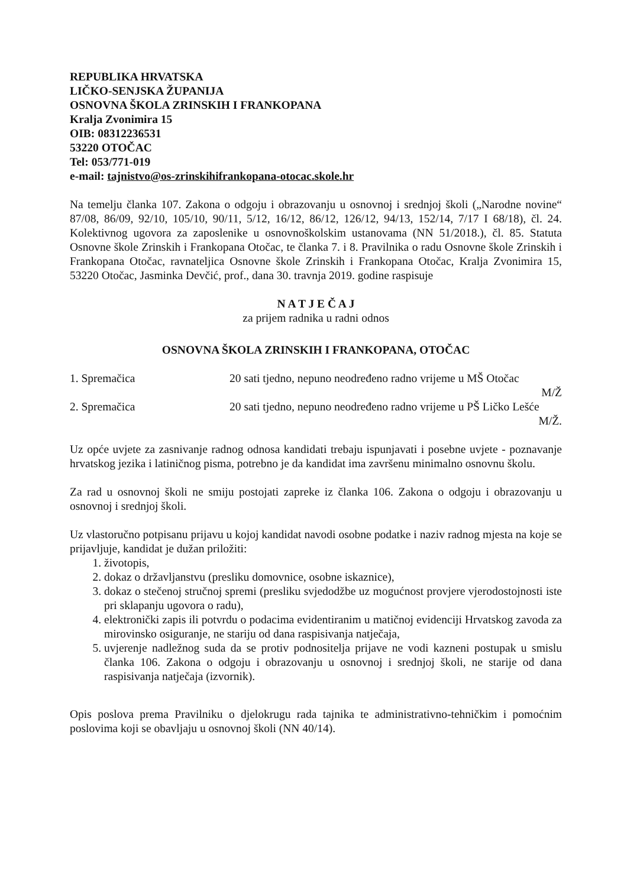REPUBLIKA HRVATSKA
LIČKO-SENJSKA ŽUPANIJA
OSNOVNA ŠKOLA ZRINSKIH I FRANKOPANA
Kralja Zvonimira 15
OIB: 08312236531
53220 OTOČAC
Tel: 053/771-019
e-mail: tajnistvo@os-zrinskihifrankopana-otocac.skole.hr
Na temelju članka 107. Zakona o odgoju i obrazovanju u osnovnoj i srednjoj školi („Narodne novine“ 87/08, 86/09, 92/10, 105/10, 90/11, 5/12, 16/12, 86/12, 126/12, 94/13, 152/14, 7/17 I 68/18), čl. 24. Kolektivnog ugovora za zaposlenike u osnovnoškolskim ustanovama (NN 51/2018.), čl. 85. Statuta Osnovne škole Zrinskih i Frankopana Otočac, te članka 7. i 8. Pravilnika o radu Osnovne škole Zrinskih i Frankopana Otočac, ravnateljica Osnovne škole Zrinskih i Frankopana Otočac, Kralja Zvonimira 15, 53220 Otočac, Jasminka Devčić, prof., dana 30. travnja 2019. godine raspisuje
N A T J E Č A J
za prijem radnika u radni odnos
OSNOVNA ŠKOLA ZRINSKIH I FRANKOPANA, OTOČAC
1. Spremačica 20 sati tjedno, nepuno neodređeno radno vrijeme u MŠ Otočac
M/Ž
2. Spremačica 20 sati tjedno, nepuno neodređeno radno vrijeme u PŠ Ličko Lešće
M/Ž.
Uz opće uvjete za zasnivanje radnog odnosa kandidati trebaju ispunjavati i posebne uvjete - poznavanje hrvatskog jezika i latiničnog pisma, potrebno je da kandidat ima završenu minimalno osnovnu školu.
Za rad u osnovnoj školi ne smiju postojati zapreke iz članka 106. Zakona o odgoju i obrazovanju u osnovnoj i srednjoj školi.
Uz vlastoručno potpisanu prijavu u kojoj kandidat navodi osobne podatke i naziv radnog mjesta na koje se prijavljuje, kandidat je dužan priložiti:
1. životopis,
2. dokaz o državljanstvu (presliku domovnice, osobne iskaznice),
3. dokaz o stečenoj stručnoj spremi (presliku svjedodžbe uz mogućnost provjere vjerodostojnosti iste pri sklapanju ugovora o radu),
4. elektronički zapis ili potvrdu o podacima evidentiranim u matičnoj evidenciji Hrvatskog zavoda za mirovinsko osiguranje, ne stariju od dana raspisivanja natječaja,
5. uvjerenje nadležnog suda da se protiv podnositelja prijave ne vodi kazneni postupak u smislu članka 106. Zakona o odgoju i obrazovanju u osnovnoj i srednjoj školi, ne starije od dana raspisivanja natječaja (izvornik).
Opis poslova prema Pravilniku o djelokrugu rada tajnika te administrativno-tehničkim i pomoćnim poslovima koji se obavljaju u osnovnoj školi (NN 40/14).